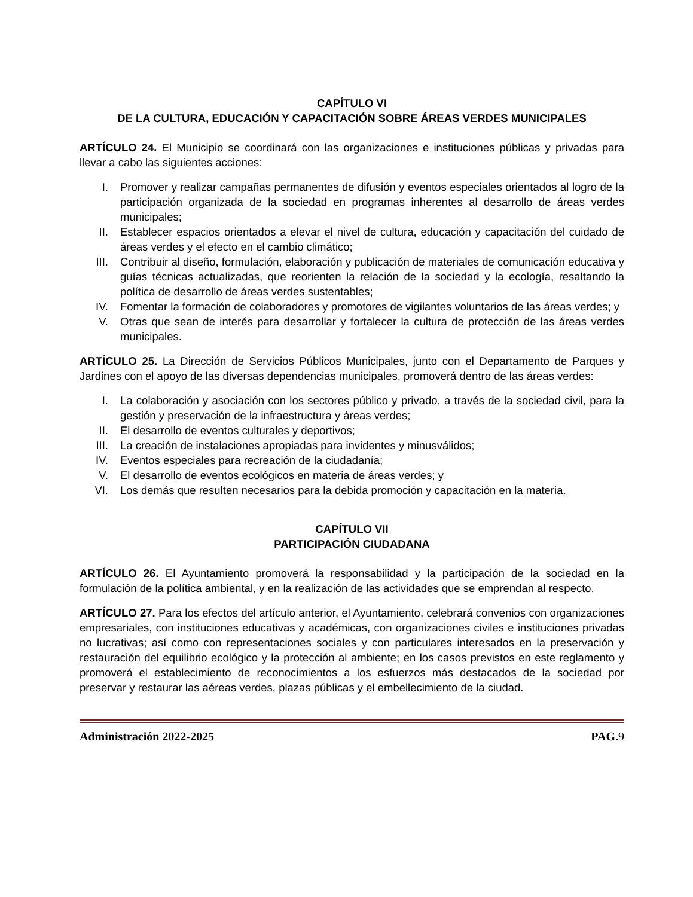CAPÍTULO VI
DE LA CULTURA, EDUCACIÓN Y CAPACITACIÓN SOBRE ÁREAS VERDES MUNICIPALES
ARTÍCULO 24. El Municipio se coordinará con las organizaciones e instituciones públicas y privadas para llevar a cabo las siguientes acciones:
I. Promover y realizar campañas permanentes de difusión y eventos especiales orientados al logro de la participación organizada de la sociedad en programas inherentes al desarrollo de áreas verdes municipales;
II. Establecer espacios orientados a elevar el nivel de cultura, educación y capacitación del cuidado de áreas verdes y el efecto en el cambio climático;
III. Contribuir al diseño, formulación, elaboración y publicación de materiales de comunicación educativa y guías técnicas actualizadas, que reorienten la relación de la sociedad y la ecología, resaltando la política de desarrollo de áreas verdes sustentables;
IV. Fomentar la formación de colaboradores y promotores de vigilantes voluntarios de las áreas verdes; y
V. Otras que sean de interés para desarrollar y fortalecer la cultura de protección de las áreas verdes municipales.
ARTÍCULO 25. La Dirección de Servicios Públicos Municipales, junto con el Departamento de Parques y Jardines con el apoyo de las diversas dependencias municipales, promoverá dentro de las áreas verdes:
I. La colaboración y asociación con los sectores público y privado, a través de la sociedad civil, para la gestión y preservación de la infraestructura y áreas verdes;
II. El desarrollo de eventos culturales y deportivos;
III. La creación de instalaciones apropiadas para invidentes y minusválidos;
IV. Eventos especiales para recreación de la ciudadanía;
V. El desarrollo de eventos ecológicos en materia de áreas verdes; y
VI. Los demás que resulten necesarios para la debida promoción y capacitación en la materia.
CAPÍTULO VII
PARTICIPACIÓN CIUDADANA
ARTÍCULO 26. El Ayuntamiento promoverá la responsabilidad y la participación de la sociedad en la formulación de la política ambiental, y en la realización de las actividades que se emprendan al respecto.
ARTÍCULO 27. Para los efectos del artículo anterior, el Ayuntamiento, celebrará convenios con organizaciones empresariales, con instituciones educativas y académicas, con organizaciones civiles e instituciones privadas no lucrativas; así como con representaciones sociales y con particulares interesados en la preservación y restauración del equilibrio ecológico y la protección al ambiente; en los casos previstos en este reglamento y promoverá el establecimiento de reconocimientos a los esfuerzos más destacados de la sociedad por preservar y restaurar las aéreas verdes, plazas públicas y el embellecimiento de la ciudad.
Administración 2022-2025 PAG.9